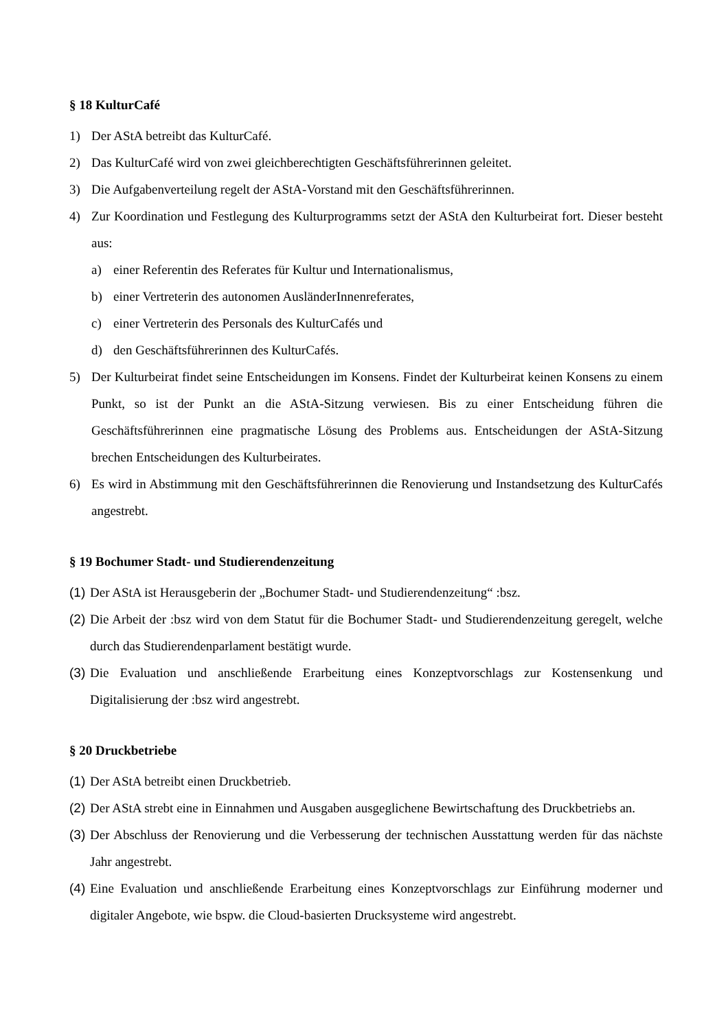§ 18 KulturCafé
1) Der AStA betreibt das KulturCafé.
2) Das KulturCafé wird von zwei gleichberechtigten Geschäftsführerinnen geleitet.
3) Die Aufgabenverteilung regelt der AStA-Vorstand mit den Geschäftsführerinnen.
4) Zur Koordination und Festlegung des Kulturprogramms setzt der AStA den Kulturbeirat fort. Dieser besteht aus:
a) einer Referentin des Referates für Kultur und Internationalismus,
b) einer Vertreterin des autonomen AusländerInnenreferates,
c) einer Vertreterin des Personals des KulturCafés und
d) den Geschäftsführerinnen des KulturCafés.
5) Der Kulturbeirat findet seine Entscheidungen im Konsens. Findet der Kulturbeirat keinen Konsens zu einem Punkt, so ist der Punkt an die AStA-Sitzung verwiesen. Bis zu einer Entscheidung führen die Geschäftsführerinnen eine pragmatische Lösung des Problems aus. Entscheidungen der AStA-Sitzung brechen Entscheidungen des Kulturbeirates.
6) Es wird in Abstimmung mit den Geschäftsführerinnen die Renovierung und Instandsetzung des KulturCafés angestrebt.
§ 19 Bochumer Stadt- und Studierendenzeitung
(1) Der AStA ist Herausgeberin der „Bochumer Stadt- und Studierendenzeitung“ :bsz.
(2) Die Arbeit der :bsz wird von dem Statut für die Bochumer Stadt- und Studierendenzeitung geregelt, welche durch das Studierendenparlament bestätigt wurde.
(3) Die Evaluation und anschließende Erarbeitung eines Konzeptvorschlags zur Kostensenkung und Digitalisierung der :bsz wird angestrebt.
§ 20 Druckbetriebe
(1) Der AStA betreibt einen Druckbetrieb.
(2) Der AStA strebt eine in Einnahmen und Ausgaben ausgeglichene Bewirtschaftung des Druckbetriebs an.
(3) Der Abschluss der Renovierung und die Verbesserung der technischen Ausstattung werden für das nächste Jahr angestrebt.
(4) Eine Evaluation und anschließende Erarbeitung eines Konzeptvorschlags zur Einführung moderner und digitaler Angebote, wie bspw. die Cloud-basierten Drucksysteme wird angestrebt.